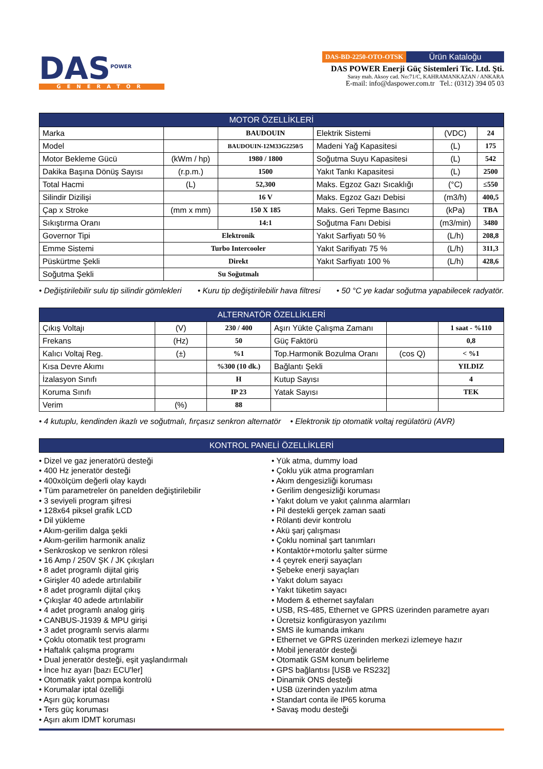DAS<sup>POWER</sup>
GENERATOR
DAS-BD-2250-OTO-OTSK Ürün Kataloğu
DAS POWER Enerji Güç Sistemleri Tic. Ltd. Şti.
Saray mah. Aksoy cad. No:71/C, KAHRAMANKAZAN / ANKARA
E-mail: info@daspower.com.tr Tel.: (0312) 394 05 03
| MOTOR ÖZELLİKLERİ | | | | | |
| --- | --- | --- | --- | --- | --- |
| Marka | | BAUDOUIN | Elektrik Sistemi | (VDC) | 24 |
| Model | | BAUDOUIN-12M33G2250/5 | Madeni Yağ Kapasitesi | (L) | 175 |
| Motor Bekleme Gücü | (kWm / hp) | 1980 / 1800 | Soğutma Suyu Kapasitesi | (L) | 542 |
| Dakika Başına Dönüş Sayısı | (r.p.m.) | 1500 | Yakıt Tankı Kapasitesi | (L) | 2500 |
| Total Hacmi | (L) | 52,300 | Maks. Egzoz Gazı Sıcaklığı | (°C) | ≤550 |
| Silindir Dizilişi | | 16 V | Maks. Egzoz Gazı Debisi | (m3/h) | 400,5 |
| Çap x Stroke | (mm x mm) | 150 X 185 | Maks. Geri Tepme Basıncı | (kPa) | TBA |
| Sıkıştırma Oranı | | 14:1 | Soğutma Fanı Debisi | (m3/min) | 3480 |
| Governor Tipi | Elektronik | | Yakıt Sarfiyatı 50 % | (L/h) | 208,8 |
| Emme Sistemi | Turbo Intercooler | | Yakıt Sarifiyatı 75 % | (L/h) | 311,3 |
| Püskürtme Şekli | Direkt | | Yakıt Sarfiyatı 100 % | (L/h) | 428,6 |
| Soğutma Şekli | Su Soğutmalı | | | | |
• Değiştirilebilir sulu tip silindir gömlekleri • Kuru tip değiştirilebilir hava filtresi • 50 °C ye kadar soğutma yapabilecek radyatör.
| ALTERNATÖR ÖZELLİKLERİ | | | | | |
| --- | --- | --- | --- | --- | --- |
| Çıkış Voltajı | (V) | 230 / 400 | Aşırı Yükte Çalışma Zamanı | | 1 saat - %110 |
| Frekans | (Hz) | 50 | Güç Faktörü | | 0,8 |
| Kalıcı Voltaj Reg. | (±) | %1 | Top.Harmonik Bozulma Oranı | (cos Q) | < %1 |
| Kısa Devre Akımı | | %300 (10 dk.) | Bağlantı Şekli | | YILDIZ |
| İzalasyon Sınıfı | | H | Kutup Sayısı | | 4 |
| Koruma Sınıfı | | IP 23 | Yatak Sayısı | | TEK |
| Verim | (%) | 88 | | | |
• 4 kutuplu, kendinden ikazlı ve soğutmalı, fırçasız senkron alternatör • Elektronik tip otomatik voltaj regülatörü (AVR)
| KONTROL PANELİ ÖZELLİKLERİ |
| --- |
• Dizel ve gaz jeneratörü desteği
• 400 Hz jeneratör desteği
• 400xölçüm değerli olay kaydı
• Tüm parametreler ön panelden değiştirilebilir
• 3 seviyeli program şifresi
• 128x64 piksel grafik LCD
• Dil yükleme
• Akım-gerilim dalga şekli
• Akım-gerilim harmonik analiz
• Senkroskop ve senkron rölesi
• 16 Amp / 250V ŞK / JK çıkışları
• 8 adet programlı dijital giriş
• Girişler 40 adede artırılabilir
• 8 adet programlı dijital çıkış
• Çıkışlar 40 adede artırılabilir
• 4 adet programlı analog giriş
• CANBUS-J1939 & MPU girişi
• 3 adet programlı servis alarmı
• Çoklu otomatik test programı
• Haftalık çalışma programı
• Dual jeneratör desteği, eşit yaşlandırmalı
• İnce hız ayarı [bazı ECU'ler]
• Otomatik yakıt pompa kontrolü
• Korumalar iptal özelliği
• Aşırı güç koruması
• Ters güç koruması
• Aşırı akım IDMT koruması
• Yük atma, dummy load
• Çoklu yük atma programları
• Akım dengesizliği koruması
• Gerilim dengesizliği koruması
• Yakıt dolum ve yakıt çalınma alarmları
• Pil destekli gerçek zaman saati
• Rölanti devir kontrolu
• Akü şarj çalışması
• Çoklu nominal şart tanımları
• Kontaktör+motorlu şalter sürme
• 4 çeyrek enerji sayaçları
• Şebeke enerji sayaçları
• Yakıt dolum sayacı
• Yakıt tüketim sayacı
• Modem & ethernet sayfaları
• USB, RS-485, Ethernet ve GPRS üzerinden parametre ayarı
• Ücretsiz konfigürasyon yazılımı
• SMS ile kumanda imkanı
• Ethernet ve GPRS üzerinden merkezi izlemeye hazır
• Mobil jeneratör desteği
• Otomatik GSM konum belirleme
• GPS bağlantısı [USB ve RS232]
• Dinamik ONS desteği
• USB üzerinden yazılım atma
• Standart conta ile IP65 koruma
• Savaş modu desteği